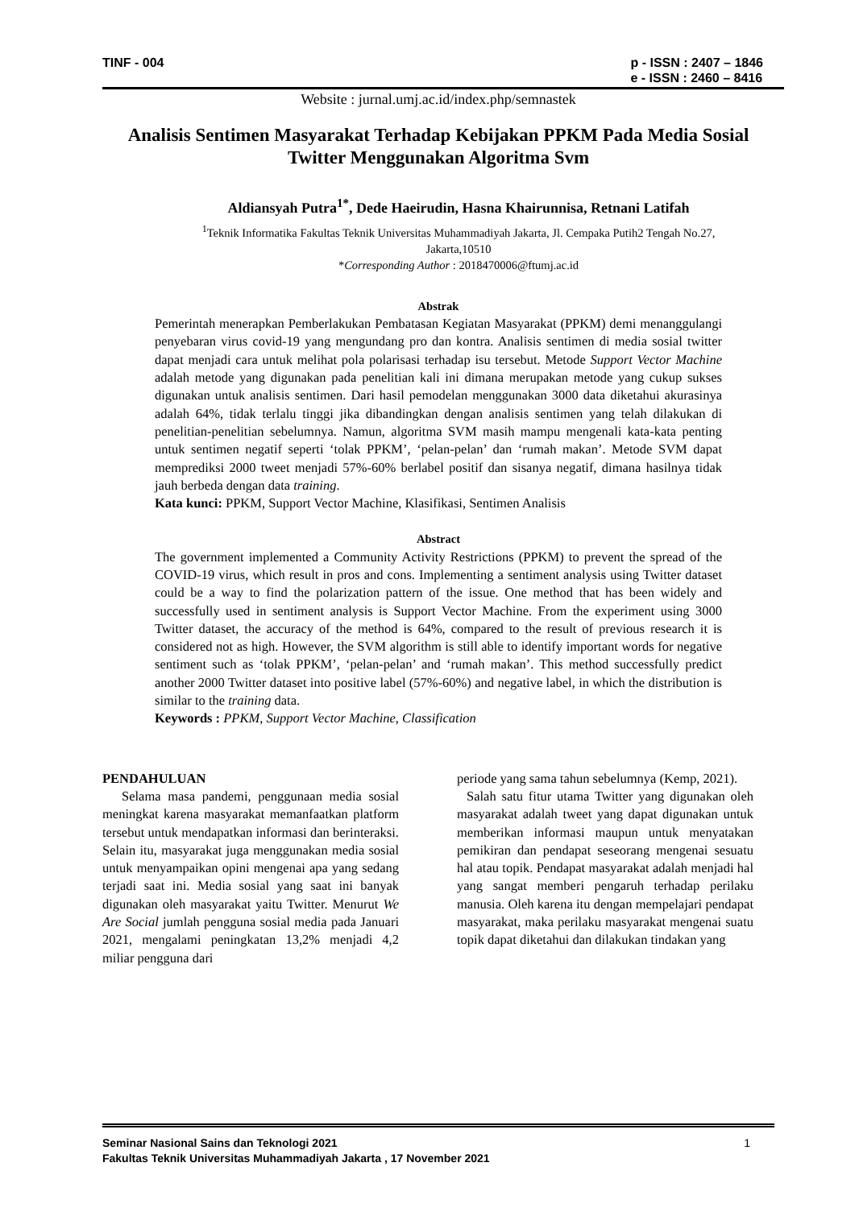TINF - 004 p - ISSN : 2407 – 1846
e - ISSN : 2460 – 8416
Website : jurnal.umj.ac.id/index.php/semnastek
Analisis Sentimen Masyarakat Terhadap Kebijakan PPKM Pada Media Sosial Twitter Menggunakan Algoritma Svm
Aldiansyah Putra<sup>1*</sup>, Dede Haeirudin, Hasna Khairunnisa, Retnani Latifah
<sup>1</sup> Teknik Informatika Fakultas Teknik Universitas Muhammadiyah Jakarta, Jl. Cempaka Putih2 Tengah No.27, Jakarta,10510
*Corresponding Author : 2018470006@ftumj.ac.id
Abstrak
Pemerintah menerapkan Pemberlakukan Pembatasan Kegiatan Masyarakat (PPKM) demi menanggulangi penyebaran virus covid-19 yang mengundang pro dan kontra. Analisis sentimen di media sosial twitter dapat menjadi cara untuk melihat pola polarisasi terhadap isu tersebut. Metode Support Vector Machine adalah metode yang digunakan pada penelitian kali ini dimana merupakan metode yang cukup sukses digunakan untuk analisis sentimen. Dari hasil pemodelan menggunakan 3000 data diketahui akurasinya adalah 64%, tidak terlalu tinggi jika dibandingkan dengan analisis sentimen yang telah dilakukan di penelitian-penelitian sebelumnya. Namun, algoritma SVM masih mampu mengenali kata-kata penting untuk sentimen negatif seperti ‘tolak PPKM’, ‘pelan-pelan’ dan ‘rumah makan’. Metode SVM dapat memprediksi 2000 tweet menjadi 57%-60% berlabel positif dan sisanya negatif, dimana hasilnya tidak jauh berbeda dengan data training.
Kata kunci: PPKM, Support Vector Machine, Klasifikasi, Sentimen Analisis
Abstract
The government implemented a Community Activity Restrictions (PPKM) to prevent the spread of the COVID-19 virus, which result in pros and cons. Implementing a sentiment analysis using Twitter dataset could be a way to find the polarization pattern of the issue. One method that has been widely and successfully used in sentiment analysis is Support Vector Machine. From the experiment using 3000 Twitter dataset, the accuracy of the method is 64%, compared to the result of previous research it is considered not as high. However, the SVM algorithm is still able to identify important words for negative sentiment such as ‘tolak PPKM’, ‘pelan-pelan’ and ‘rumah makan’. This method successfully predict another 2000 Twitter dataset into positive label (57%-60%) and negative label, in which the distribution is similar to the training data.
Keywords : PPKM, Support Vector Machine, Classification
PENDAHULUAN
Selama masa pandemi, penggunaan media sosial meningkat karena masyarakat memanfaatkan platform tersebut untuk mendapatkan informasi dan berinteraksi. Selain itu, masyarakat juga menggunakan media sosial untuk menyampaikan opini mengenai apa yang sedang terjadi saat ini. Media sosial yang saat ini banyak digunakan oleh masyarakat yaitu Twitter. Menurut We Are Social jumlah pengguna sosial media pada Januari 2021, mengalami peningkatan 13,2% menjadi 4,2 miliar pengguna dari
periode yang sama tahun sebelumnya (Kemp, 2021).
Salah satu fitur utama Twitter yang digunakan oleh masyarakat adalah tweet yang dapat digunakan untuk memberikan informasi maupun untuk menyatakan pemikiran dan pendapat seseorang mengenai sesuatu hal atau topik. Pendapat masyarakat adalah menjadi hal yang sangat memberi pengaruh terhadap perilaku manusia. Oleh karena itu dengan mempelajari pendapat masyarakat, maka perilaku masyarakat mengenai suatu topik dapat diketahui dan dilakukan tindakan yang
1 Seminar Nasional Sains dan Teknologi 2021
Fakultas Teknik Universitas Muhammadiyah Jakarta , 17 November 2021